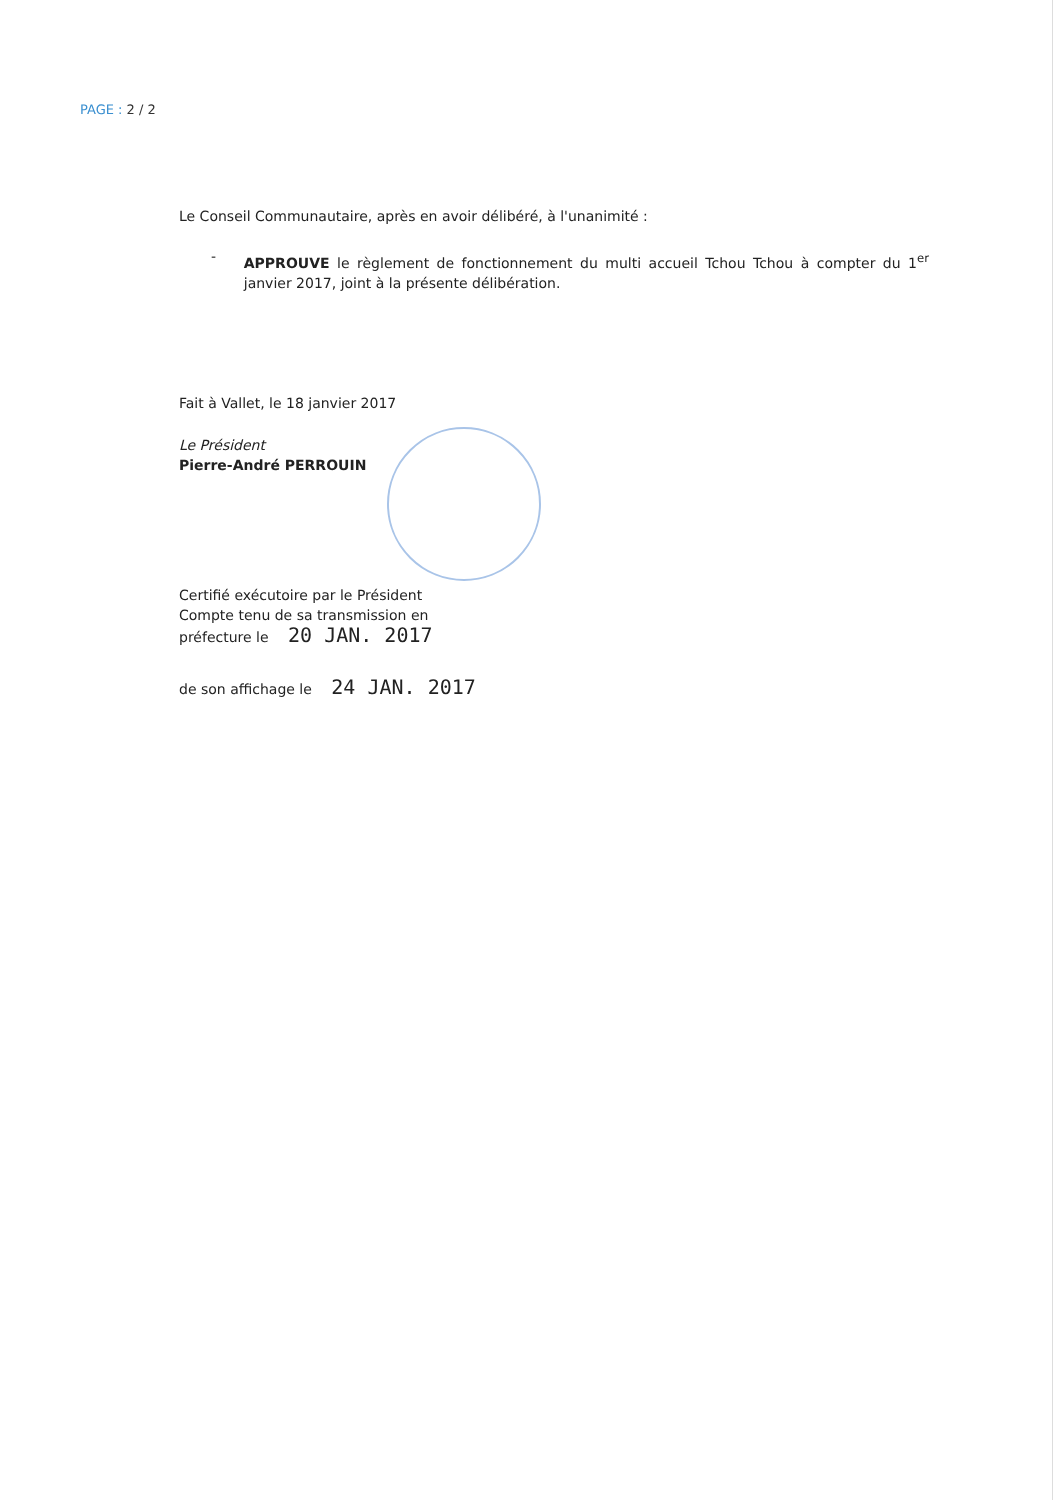PAGE : 2 / 2
Le Conseil Communautaire, après en avoir délibéré, à l'unanimité :
-
APPROUVE le règlement de fonctionnement du multi accueil Tchou Tchou à compter du 1<sup>er</sup> janvier 2017, joint à la présente délibération.
Fait à Vallet, le 18 janvier 2017
Le Président
Pierre-André PERROUIN
Certifié exécutoire par le Président
Compte tenu de sa transmission en
préfecture le 20 JAN. 2017
de son affichage le 24 JAN. 2017